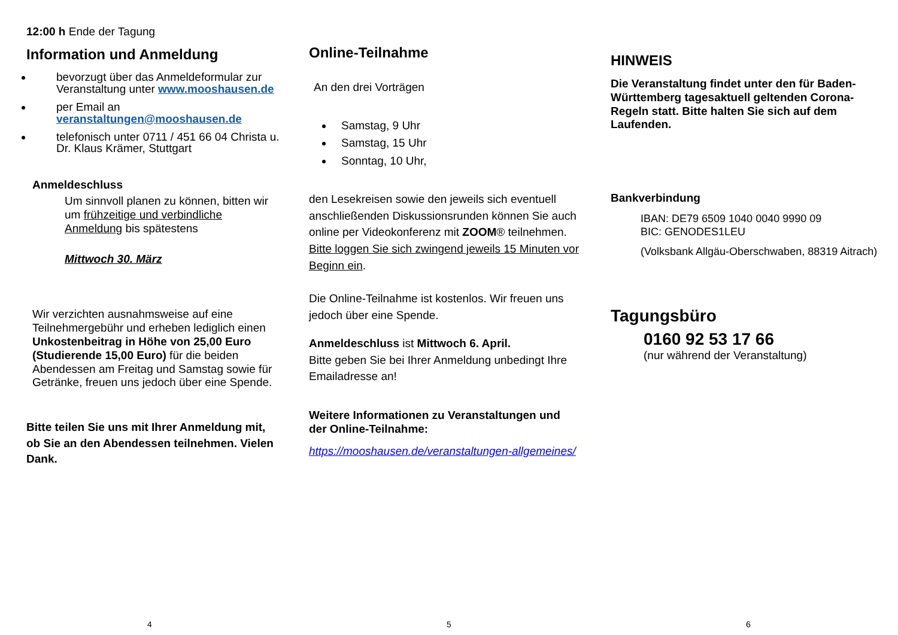12:00 h Ende der Tagung
Information und Anmeldung
bevorzugt über das Anmeldeformular zur Veranstaltung unter www.mooshausen.de
per Email an veranstaltungen@mooshausen.de
telefonisch unter 0711 / 451 66 04 Christa u. Dr. Klaus Krämer, Stuttgart
Anmeldeschluss
Um sinnvoll planen zu können, bitten wir um frühzeitige und verbindliche Anmeldung bis spätestens
Mittwoch 30. März
Wir verzichten ausnahmsweise auf eine Teilnehmergebühr und erheben lediglich einen Unkostenbeitrag in Höhe von 25,00 Euro (Studierende 15,00 Euro) für die beiden Abendessen am Freitag und Samstag sowie für Getränke, freuen uns jedoch über eine Spende.
Bitte teilen Sie uns mit Ihrer Anmeldung mit, ob Sie an den Abendessen teilnehmen. Vielen Dank.
4
Online-Teilnahme
An den drei Vorträgen
Samstag, 9 Uhr
Samstag, 15 Uhr
Sonntag, 10 Uhr,
den Lesekreisen sowie den jeweils sich eventuell anschließenden Diskussionsrunden können Sie auch online per Videokonferenz mit ZOOM® teilnehmen.
Bitte loggen Sie sich zwingend jeweils 15 Minuten vor Beginn ein.
Die Online-Teilnahme ist kostenlos. Wir freuen uns jedoch über eine Spende.
Anmeldeschluss ist Mittwoch 6. April.
Bitte geben Sie bei Ihrer Anmeldung unbedingt Ihre Emailadresse an!
Weitere Informationen zu Veranstaltungen und der Online-Teilnahme:
https://mooshausen.de/veranstaltungen-allgemeines/
5
HINWEIS
Die Veranstaltung findet unter den für Baden-Württemberg tagesaktuell geltenden Corona-Regeln statt. Bitte halten Sie sich auf dem Laufenden.
Bankverbindung
IBAN: DE79 6509 1040 0040 9990 09
BIC: GENODES1LEU
(Volksbank Allgäu-Oberschwaben, 88319 Aitrach)
Tagungsbüro
0160 92 53 17 66
(nur während der Veranstaltung)
6